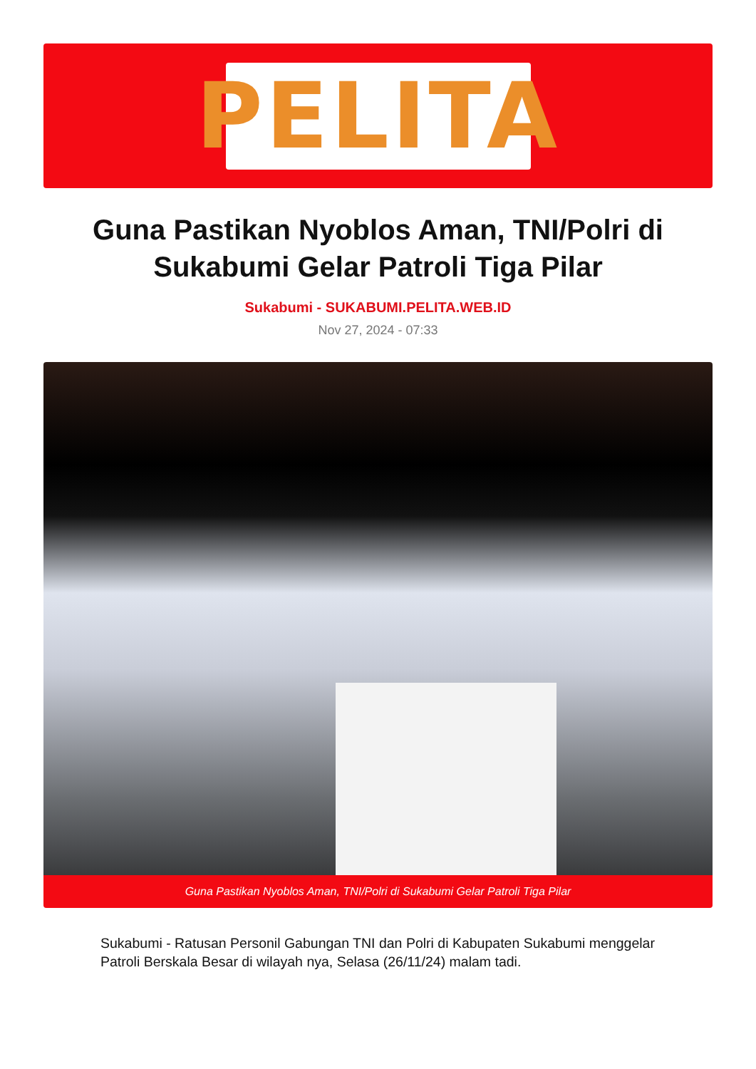PELITA
Guna Pastikan Nyoblos Aman, TNI/Polri di Sukabumi Gelar Patroli Tiga Pilar
Sukabumi - SUKABUMI.PELITA.WEB.ID
Nov 27, 2024 - 07:33
Guna Pastikan Nyoblos Aman, TNI/Polri di Sukabumi Gelar Patroli Tiga Pilar
Sukabumi - Ratusan Personil Gabungan TNI dan Polri di Kabupaten Sukabumi menggelar Patroli Berskala Besar di wilayah nya, Selasa (26/11/24) malam tadi.